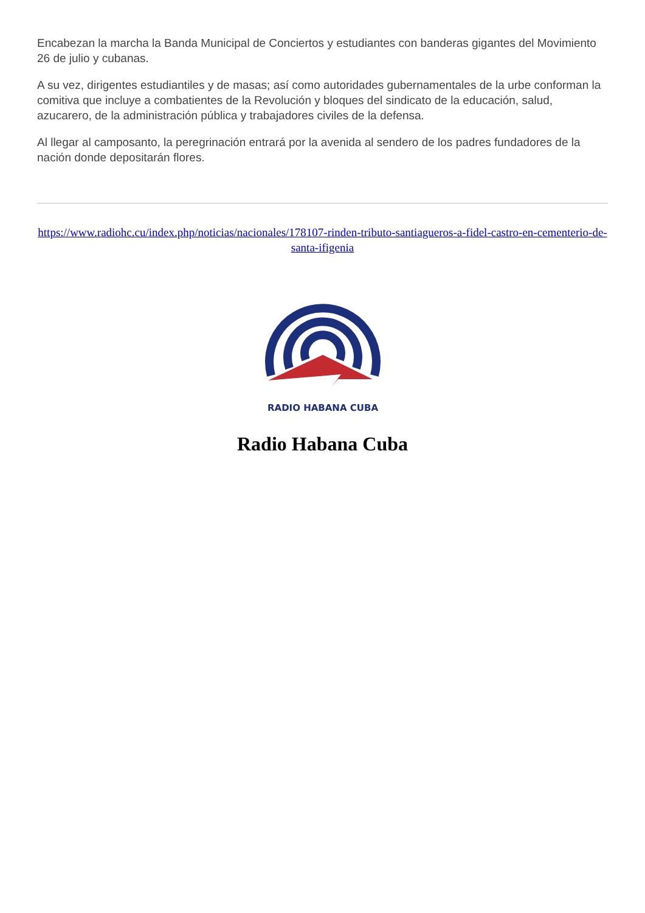Encabezan la marcha la Banda Municipal de Conciertos y estudiantes con banderas gigantes del Movimiento 26 de julio y cubanas.
A su vez, dirigentes estudiantiles y de masas; así como autoridades gubernamentales de la urbe conforman la comitiva que incluye a combatientes de la Revolución y bloques del sindicato de la educación, salud, azucarero, de la administración pública y trabajadores civiles de la defensa.
Al llegar al camposanto, la peregrinación entrará por la avenida al sendero de los padres fundadores de la nación donde depositarán flores.
https://www.radiohc.cu/index.php/noticias/nacionales/178107-rinden-tributo-santiagueros-a-fidel-castro-en-cementerio-de-santa-ifigenia
RADIO HABANA CUBA
Radio Habana Cuba